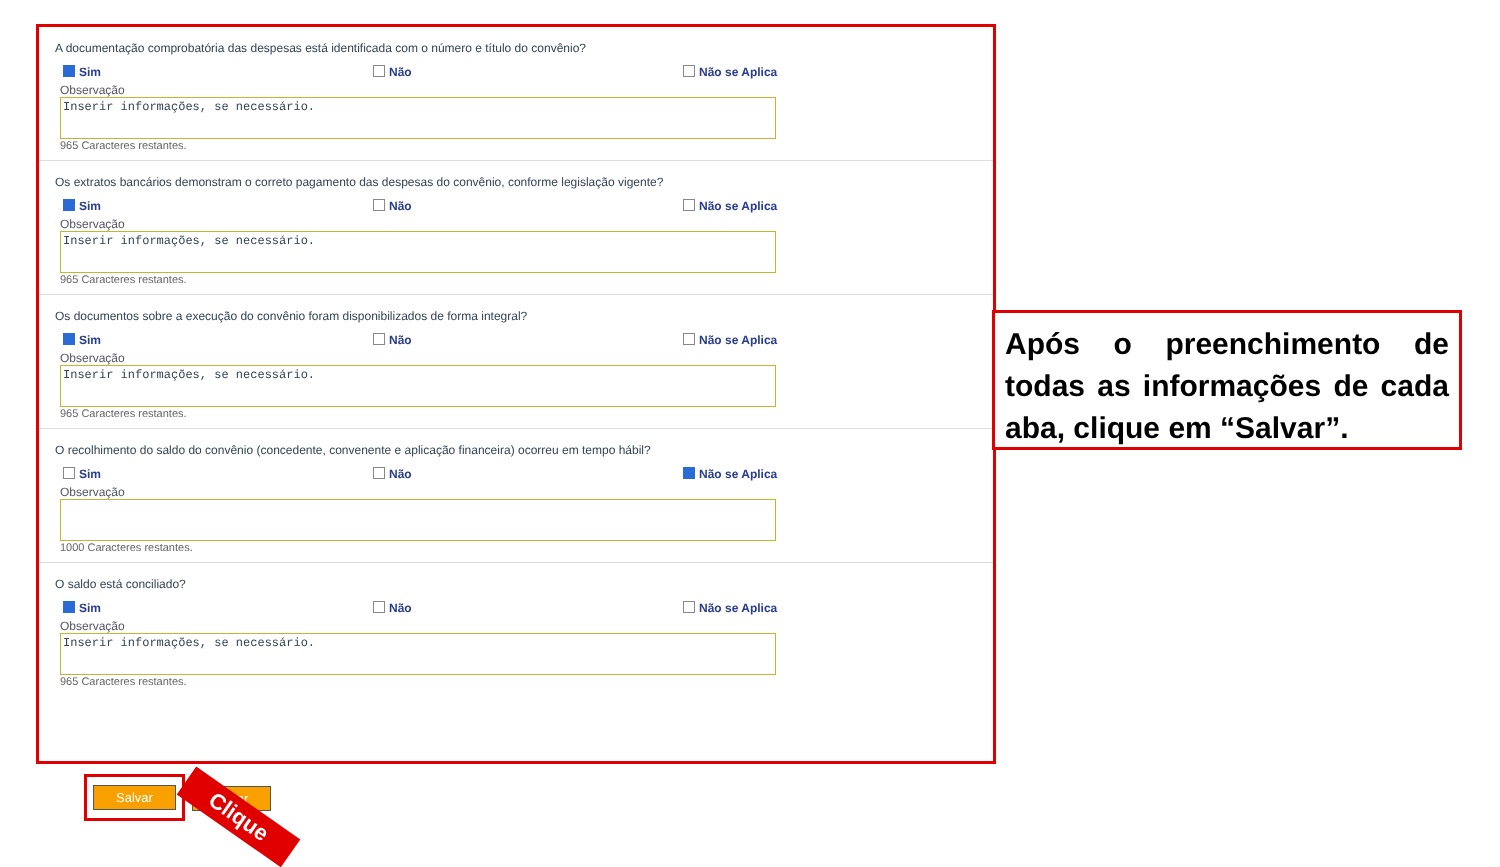A documentação comprobatória das despesas está identificada com o número e título do convênio?
Sim Não Não se Aplica
Observação
Inserir informações, se necessário.
965 Caracteres restantes.
Os extratos bancários demonstram o correto pagamento das despesas do convênio, conforme legislação vigente?
Sim Não Não se Aplica
Observação
Inserir informações, se necessário.
965 Caracteres restantes.
Os documentos sobre a execução do convênio foram disponibilizados de forma integral?
Sim Não Não se Aplica
Observação
Inserir informações, se necessário.
965 Caracteres restantes.
O recolhimento do saldo do convênio (concedente, convenente e aplicação financeira) ocorreu em tempo hábil?
Sim Não Não se Aplica
Observação
1000 Caracteres restantes.
O saldo está conciliado?
Sim Não Não se Aplica
Observação
Inserir informações, se necessário.
965 Caracteres restantes.
Após o preenchimento de todas as informações de cada aba, clique em “Salvar”.
Salvar
Voltar
Clique